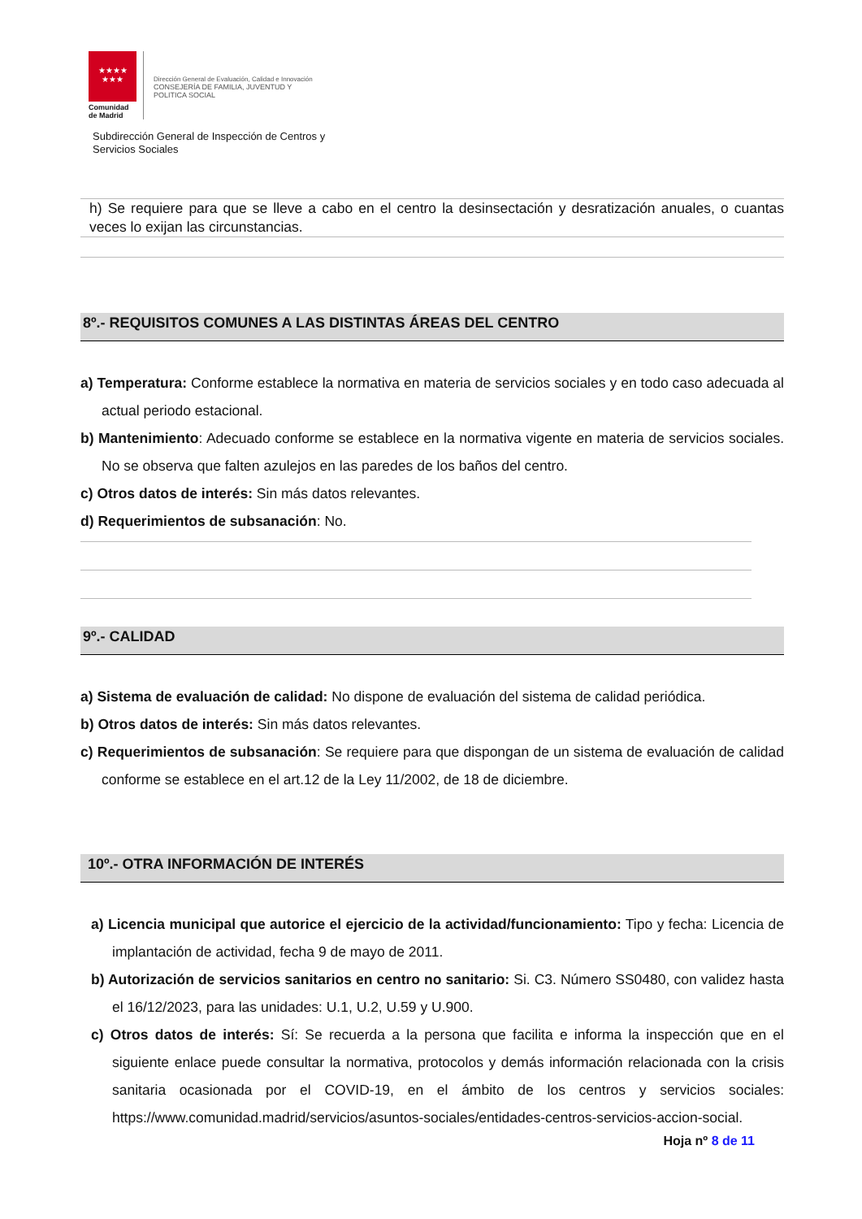★★★★
★★★
Comunidad
de Madrid
Dirección General de Evaluación, Calidad e Innovación
CONSEJERÍA DE FAMILIA, JUVENTUD Y POLITICA SOCIAL
Subdirección General de Inspección de Centros y
Servicios Sociales
h) Se requiere para que se lleve a cabo en el centro la desinsectación y desratización anuales, o cuantas veces lo exijan las circunstancias.
8º.- REQUISITOS COMUNES A LAS DISTINTAS ÁREAS DEL CENTRO
a) Temperatura: Conforme establece la normativa en materia de servicios sociales y en todo caso adecuada al actual periodo estacional.
b) Mantenimiento: Adecuado conforme se establece en la normativa vigente en materia de servicios sociales. No se observa que falten azulejos en las paredes de los baños del centro.
c) Otros datos de interés: Sin más datos relevantes.
d) Requerimientos de subsanación: No.
9º.- CALIDAD
a) Sistema de evaluación de calidad: No dispone de evaluación del sistema de calidad periódica.
b) Otros datos de interés: Sin más datos relevantes.
c) Requerimientos de subsanación: Se requiere para que dispongan de un sistema de evaluación de calidad conforme se establece en el art.12 de la Ley 11/2002, de 18 de diciembre.
10º.- OTRA INFORMACIÓN DE INTERÉS
a) Licencia municipal que autorice el ejercicio de la actividad/funcionamiento: Tipo y fecha: Licencia de implantación de actividad, fecha 9 de mayo de 2011.
b) Autorización de servicios sanitarios en centro no sanitario: Si. C3. Número SS0480, con validez hasta el 16/12/2023, para las unidades: U.1, U.2, U.59 y U.900.
c) Otros datos de interés: Sí: Se recuerda a la persona que facilita e informa la inspección que en el siguiente enlace puede consultar la normativa, protocolos y demás información relacionada con la crisis sanitaria ocasionada por el COVID-19, en el ámbito de los centros y servicios sociales: https://www.comunidad.madrid/servicios/asuntos-sociales/entidades-centros-servicios-accion-social.
Hoja nº 8 de 11